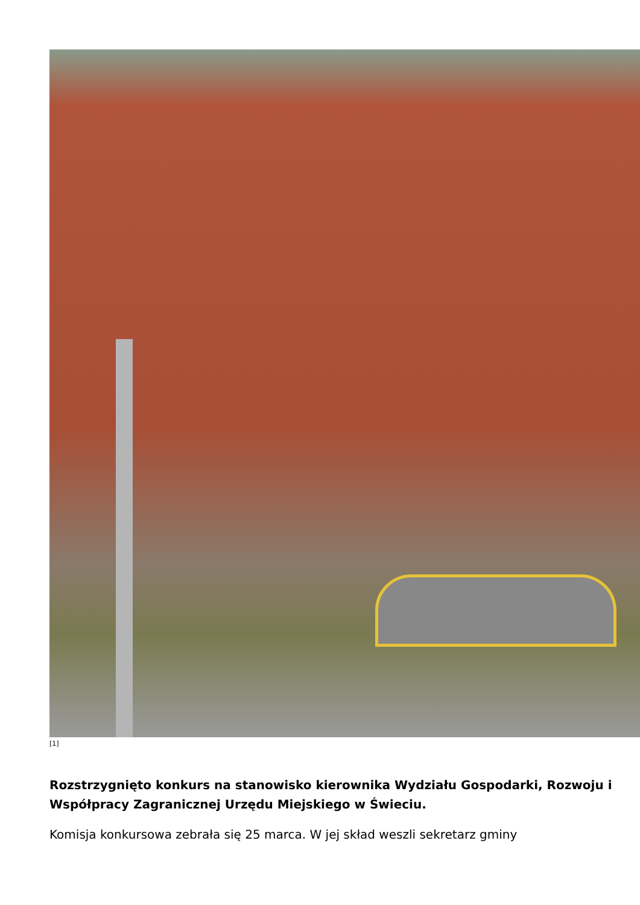[1]
Rozstrzygnięto konkurs na stanowisko kierownika Wydziału Gospodarki, Rozwoju i Współpracy Zagranicznej Urzędu Miejskiego w Świeciu.
Komisja konkursowa zebrała się 25 marca. W jej skład weszli sekretarz gminy